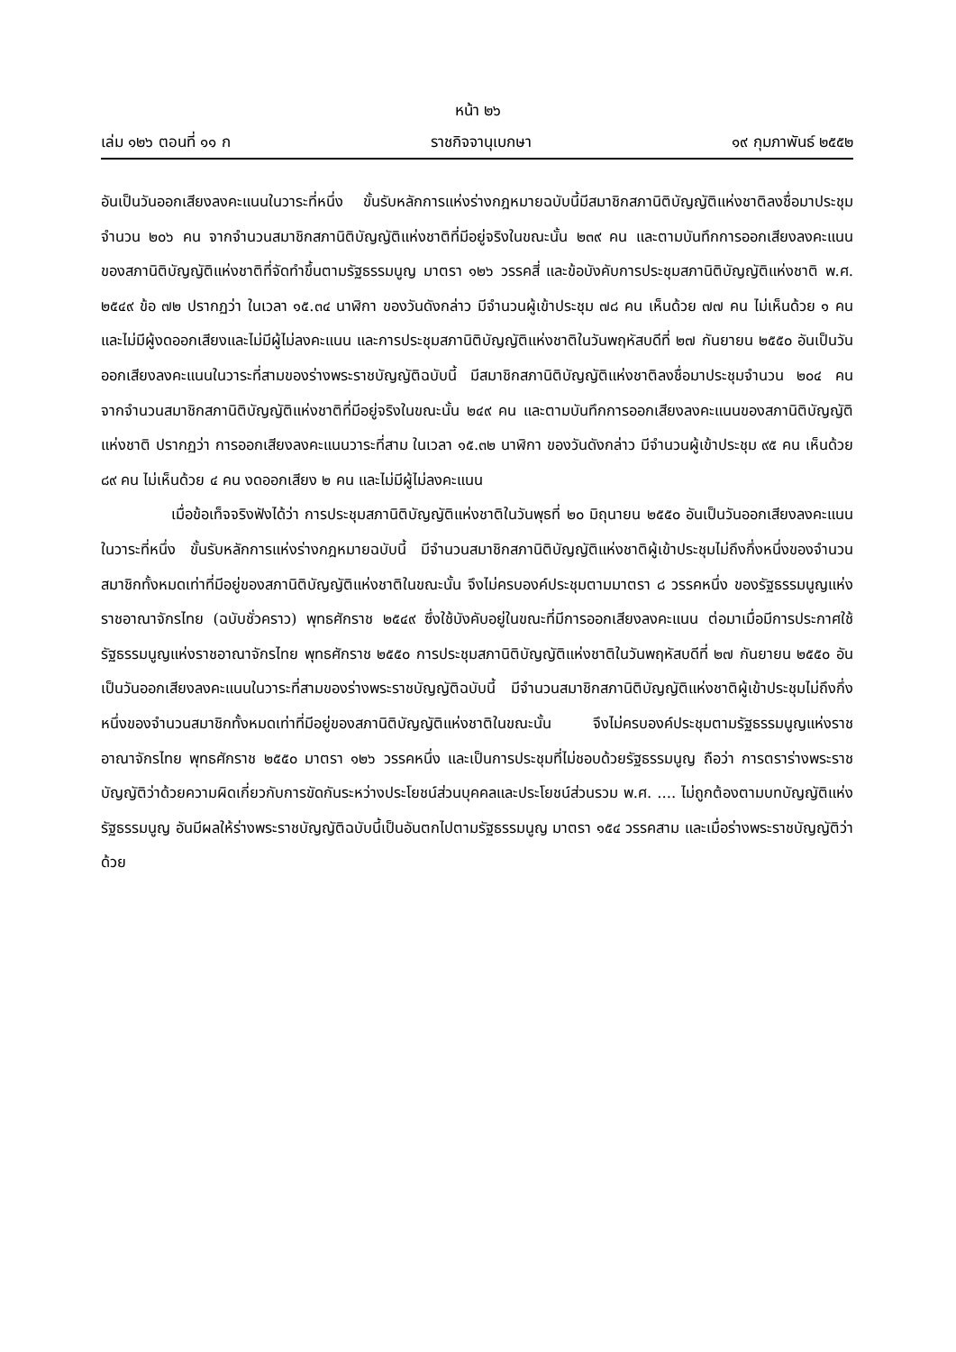หน้า ๒๖
เล่ม ๑๒๖ ตอนที่ ๑๑ ก ราชกิจจานุเบกษา ๑๙ กุมภาพันธ์ ๒๕๕๒
อันเป็นวันออกเสียงลงคะแนนในวาระที่หนึ่ง ขั้นรับหลักการแห่งร่างกฎหมายฉบับนี้มีสมาชิกสภานิติบัญญัติแห่งชาติลงชื่อมาประชุมจำนวน ๒๐๖ คน จากจำนวนสมาชิกสภานิติบัญญัติแห่งชาติที่มีอยู่จริงในขณะนั้น ๒๓๙ คน และตามบันทึกการออกเสียงลงคะแนนของสภานิติบัญญัติแห่งชาติที่จัดทำขึ้นตามรัฐธรรมนูญ มาตรา ๑๒๖ วรรคสี่ และข้อบังคับการประชุมสภานิติบัญญัติแห่งชาติ พ.ศ. ๒๕๔๙ ข้อ ๗๒ ปรากฏว่า ในเวลา ๑๕.๓๔ นาฬิกา ของวันดังกล่าว มีจำนวนผู้เข้าประชุม ๗๘ คน เห็นด้วย ๗๗ คน ไม่เห็นด้วย ๑ คน และไม่มีผู้งดออกเสียงและไม่มีผู้ไม่ลงคะแนน และการประชุมสภานิติบัญญัติแห่งชาติในวันพฤหัสบดีที่ ๒๗ กันยายน ๒๕๕๐ อันเป็นวันออกเสียงลงคะแนนในวาระที่สามของร่างพระราชบัญญัติฉบับนี้ มีสมาชิกสภานิติบัญญัติแห่งชาติลงชื่อมาประชุมจำนวน ๒๐๔ คน จากจำนวนสมาชิกสภานิติบัญญัติแห่งชาติที่มีอยู่จริงในขณะนั้น ๒๔๙ คน และตามบันทึกการออกเสียงลงคะแนนของสภานิติบัญญัติแห่งชาติ ปรากฏว่า การออกเสียงลงคะแนนวาระที่สาม ในเวลา ๑๕.๓๒ นาฬิกา ของวันดังกล่าว มีจำนวนผู้เข้าประชุม ๙๕ คน เห็นด้วย ๘๙ คน ไม่เห็นด้วย ๔ คน งดออกเสียง ๒ คน และไม่มีผู้ไม่ลงคะแนน
เมื่อข้อเท็จจริงฟังได้ว่า การประชุมสภานิติบัญญัติแห่งชาติในวันพุธที่ ๒๐ มิถุนายน ๒๕๕๐ อันเป็นวันออกเสียงลงคะแนนในวาระที่หนึ่ง ขั้นรับหลักการแห่งร่างกฎหมายฉบับนี้ มีจำนวนสมาชิกสภานิติบัญญัติแห่งชาติผู้เข้าประชุมไม่ถึงกึ่งหนึ่งของจำนวนสมาชิกทั้งหมดเท่าที่มีอยู่ของสภานิติบัญญัติแห่งชาติในขณะนั้น จึงไม่ครบองค์ประชุมตามมาตรา ๘ วรรคหนึ่ง ของรัฐธรรมนูญแห่งราชอาณาจักรไทย (ฉบับชั่วคราว) พุทธศักราช ๒๕๔๙ ซึ่งใช้บังคับอยู่ในขณะที่มีการออกเสียงลงคะแนน ต่อมาเมื่อมีการประกาศใช้รัฐธรรมนูญแห่งราชอาณาจักรไทย พุทธศักราช ๒๕๕๐ การประชุมสภานิติบัญญัติแห่งชาติในวันพฤหัสบดีที่ ๒๗ กันยายน ๒๕๕๐ อันเป็นวันออกเสียงลงคะแนนในวาระที่สามของร่างพระราชบัญญัติฉบับนี้ มีจำนวนสมาชิกสภานิติบัญญัติแห่งชาติผู้เข้าประชุมไม่ถึงกึ่งหนึ่งของจำนวนสมาชิกทั้งหมดเท่าที่มีอยู่ของสภานิติบัญญัติแห่งชาติในขณะนั้น จึงไม่ครบองค์ประชุมตามรัฐธรรมนูญแห่งราชอาณาจักรไทย พุทธศักราช ๒๕๕๐ มาตรา ๑๒๖ วรรคหนึ่ง และเป็นการประชุมที่ไม่ชอบด้วยรัฐธรรมนูญ ถือว่า การตราร่างพระราชบัญญัติว่าด้วยความผิดเกี่ยวกับการขัดกันระหว่างประโยชน์ส่วนบุคคลและประโยชน์ส่วนรวม พ.ศ. .... ไม่ถูกต้องตามบทบัญญัติแห่งรัฐธรรมนูญ อันมีผลให้ร่างพระราชบัญญัติฉบับนี้เป็นอันตกไปตามรัฐธรรมนูญ มาตรา ๑๕๔ วรรคสาม และเมื่อร่างพระราชบัญญัติว่าด้วย